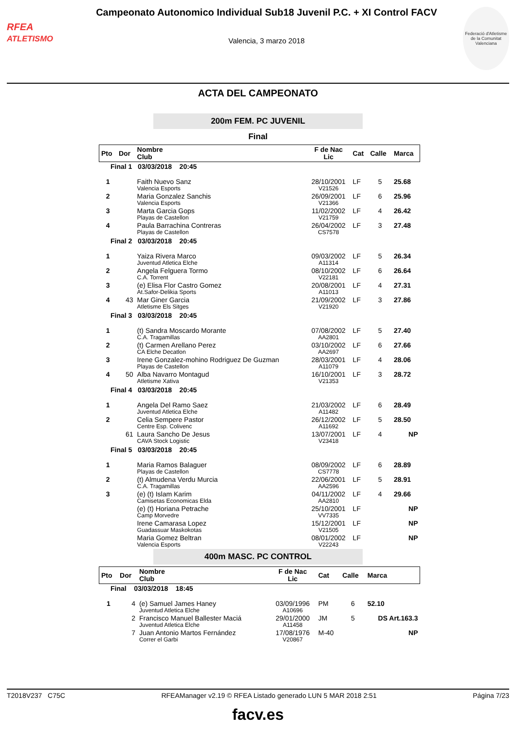RFEA
ATLETISMO
Campeonato Autonomico Individual Sub18 Juvenil P.C. + XI Control FACV
Valencia, 3 marzo 2018
Federació d'Atletisme de la Comunitat Valenciana
ACTA DEL CAMPEONATO
200m FEM. PC JUVENIL
Final
| Pto | Dor | Nombre Club | F de Nac Lic | Cat | Calle | Marca |
| --- | --- | --- | --- | --- | --- | --- |
| Final 1 03/03/2018 20:45 | | | | | | |
| 1 | | Faith Nuevo Sanz Valencia Esports | 28/10/2001 V21526 | LF | 5 | 25.68 |
| 2 | | Maria Gonzalez Sanchis Valencia Esports | 26/09/2001 V21366 | LF | 6 | 25.96 |
| 3 | | Marta Garcia Gops Playas de Castellon | 11/02/2002 V21759 | LF | 4 | 26.42 |
| 4 | | Paula Barrachina Contreras Playas de Castellon | 26/04/2002 CS7578 | LF | 3 | 27.48 |
| Final 2 03/03/2018 20:45 | | | | | | |
| 1 | | Yaiza Rivera Marco Juventud Atletica Elche | 09/03/2002 A11314 | LF | 5 | 26.34 |
| 2 | | Angela Felguera Tormo C.A. Torrent | 08/10/2002 V22181 | LF | 6 | 26.64 |
| 3 | | (e) Elisa Flor Castro Gomez At.Safor-Delikia Sports | 20/08/2001 A11013 | LF | 4 | 27.31 |
| 4 | 43 | Mar Giner Garcia Atletisme Els Sitges | 21/09/2002 V21920 | LF | 3 | 27.86 |
| Final 3 03/03/2018 20:45 | | | | | | |
| 1 | | (t) Sandra Moscardo Morante C.A. Tragamillas | 07/08/2002 AA2801 | LF | 5 | 27.40 |
| 2 | | (t) Carmen Arellano Perez CA Elche Decatlon | 03/10/2002 AA2697 | LF | 6 | 27.66 |
| 3 | | Irene Gonzalez-mohino Rodriguez De Guzman Playas de Castellon | 28/03/2001 A11079 | LF | 4 | 28.06 |
| 4 | 50 | Alba Navarro Montagud Atletisme Xativa | 16/10/2001 V21353 | LF | 3 | 28.72 |
| Final 4 03/03/2018 20:45 | | | | | | |
| 1 | | Angela Del Ramo Saez Juventud Atletica Elche | 21/03/2002 A11482 | LF | 6 | 28.49 |
| 2 | | Celia Sempere Pastor Centre Esp. Colivenc | 26/12/2002 A11692 | LF | 5 | 28.50 |
| | 61 | Laura Sancho De Jesus CAVA Stock Logistic | 13/07/2001 V23418 | LF | 4 | NP |
| Final 5 03/03/2018 20:45 | | | | | | |
| 1 | | Maria Ramos Balaguer Playas de Castellon | 08/09/2002 CS7778 | LF | 6 | 28.89 |
| 2 | | (t) Almudena Verdu Murcia C.A. Tragamillas | 22/06/2001 AA2596 | LF | 5 | 28.91 |
| 3 | | (e) (t) Islam Karim Camisetas Economicas Elda | 04/11/2002 AA2810 | LF | 4 | 29.66 |
| | | (e) (t) Horiana Petrache Camp Morvedre | 25/10/2001 VV7335 | LF | | NP |
| | | Irene Camarasa Lopez Guadassuar Maskokotas | 15/12/2001 V21505 | LF | | NP |
| | | Maria Gomez Beltran Valencia Esports | 08/01/2002 V22243 | LF | | NP |
400m MASC. PC CONTROL
| Pto | Dor | Nombre Club | F de Nac Lic | Cat | Calle | Marca |
| --- | --- | --- | --- | --- | --- | --- |
| Final 03/03/2018 18:45 | | | | | | |
| 1 | 4 | (e) Samuel James Haney Juventud Atletica Elche | 03/09/1996 A10696 | PM | 6 | 52.10 |
| | 2 | Francisco Manuel Ballester Maciá Juventud Atletica Elche | 29/01/2000 A11458 | JM | 5 | DS Art.163.3 |
| | 7 | Juan Antonio Martos Fernández Correr el Garbi | 17/08/1976 V20867 | M-40 | | NP |
T2018V237 C75C RFEAManager v2.19 © RFEA Listado generado LUN 5 MAR 2018 2:51 Página 7/23
facv.es